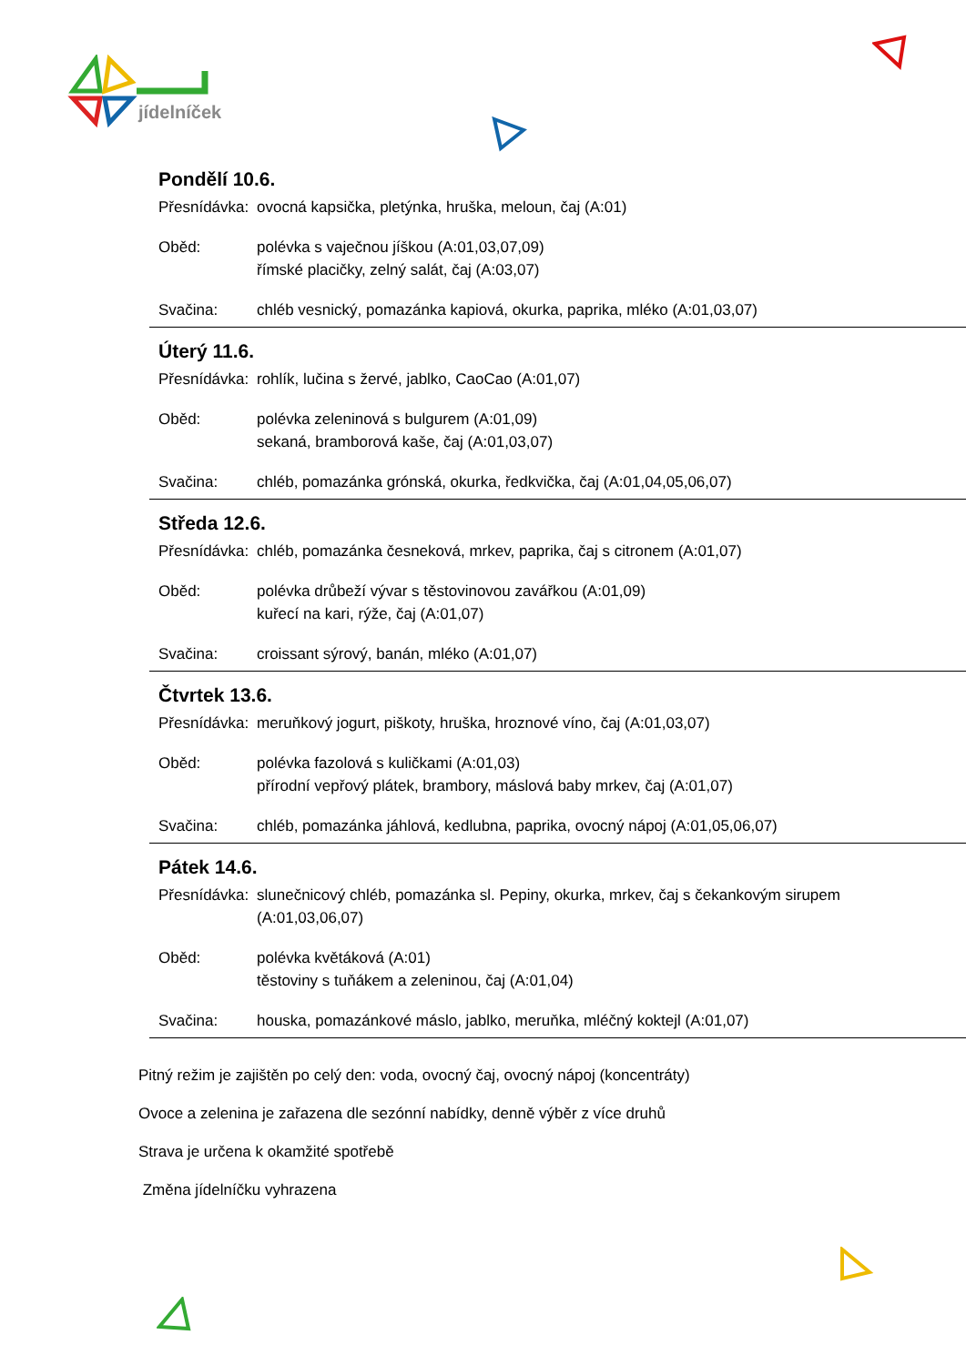jídelníček
Pondělí 10.6.
Přesnídávka: ovocná kapsička, pletýnka, hruška, meloun, čaj (A:01)
Oběd: polévka s vaječnou jíškou (A:01,03,07,09)
římské placičky, zelný salát, čaj (A:03,07)
Svačina: chléb vesnický, pomazánka kapiová, okurka, paprika, mléko (A:01,03,07)
Úterý 11.6.
Přesnídávka: rohlík, lučina s žervé, jablko, CaoCao (A:01,07)
Oběd: polévka zeleninová s bulgurem (A:01,09)
sekaná, bramborová kaše, čaj (A:01,03,07)
Svačina: chléb, pomazánka grónská, okurka, ředkvička, čaj (A:01,04,05,06,07)
Středa 12.6.
Přesnídávka: chléb, pomazánka česneková, mrkev, paprika, čaj s citronem (A:01,07)
Oběd: polévka drůbeží vývar s těstovinovou zavářkou (A:01,09)
kuřecí na kari, rýže, čaj (A:01,07)
Svačina: croissant sýrový, banán, mléko (A:01,07)
Čtvrtek 13.6.
Přesnídávka: meruňkový jogurt, piškoty, hruška, hroznové víno, čaj (A:01,03,07)
Oběd: polévka fazolová s kuličkami (A:01,03)
přírodní vepřový plátek, brambory, máslová baby mrkev, čaj (A:01,07)
Svačina: chléb, pomazánka jáhlová, kedlubna, paprika, ovocný nápoj (A:01,05,06,07)
Pátek 14.6.
Přesnídávka: slunečnicový chléb, pomazánka sl. Pepiny, okurka, mrkev, čaj s čekankovým sirupem
(A:01,03,06,07)
Oběd: polévka květáková (A:01)
těstoviny s tuňákem a zeleninou, čaj (A:01,04)
Svačina: houska, pomazánkové máslo, jablko, meruňka, mléčný koktejl (A:01,07)
Pitný režim je zajištěn po celý den: voda, ovocný čaj, ovocný nápoj (koncentráty)
Ovoce a zelenina je zařazena dle sezónní nabídky, denně výběr z více druhů
Strava je určena k okamžité spotřebě
Změna jídelníčku vyhrazena